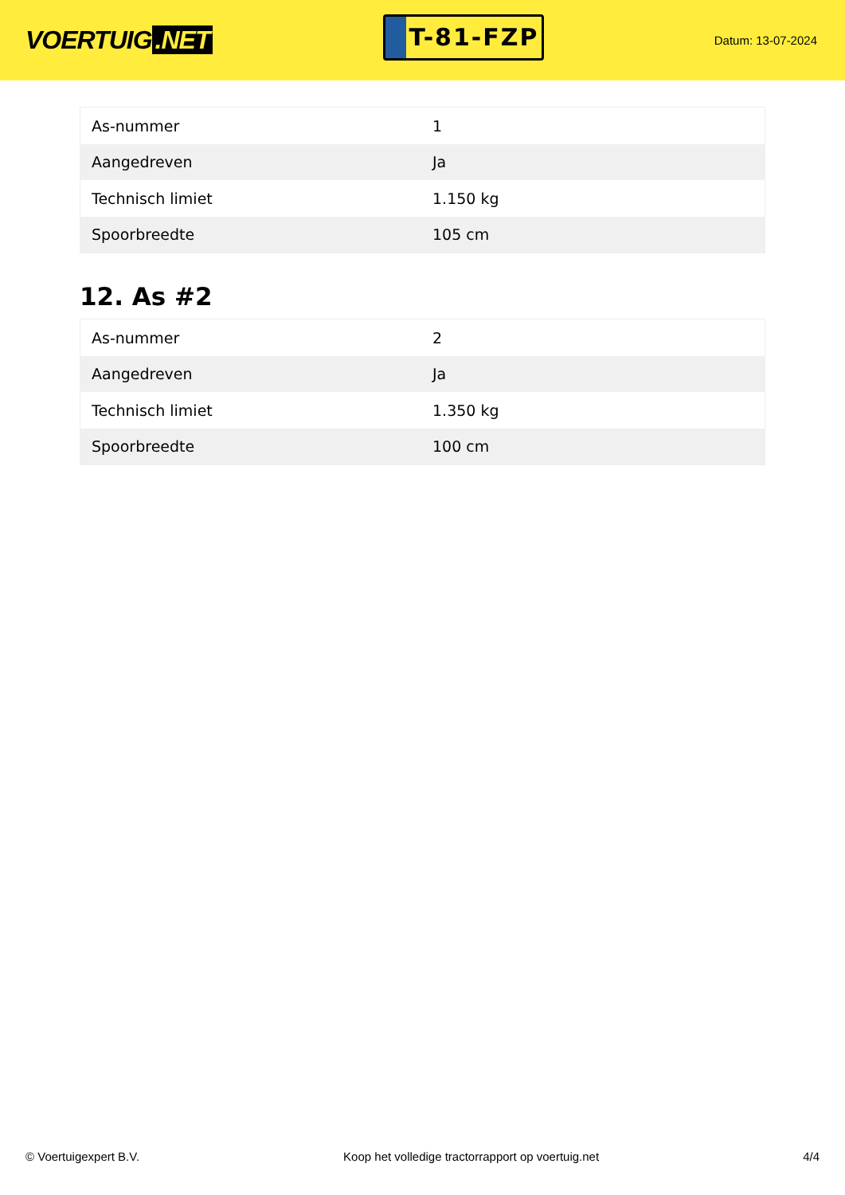VOERTUIG.NET
T-81-FZP
Datum: 13-07-2024
| As-nummer | 1 |
| Aangedreven | Ja |
| Technisch limiet | 1.150 kg |
| Spoorbreedte | 105 cm |
12. As #2
| As-nummer | 2 |
| Aangedreven | Ja |
| Technisch limiet | 1.350 kg |
| Spoorbreedte | 100 cm |
© Voertuigexpert B.V. Koop het volledige tractorrapport op voertuig.net 4/4